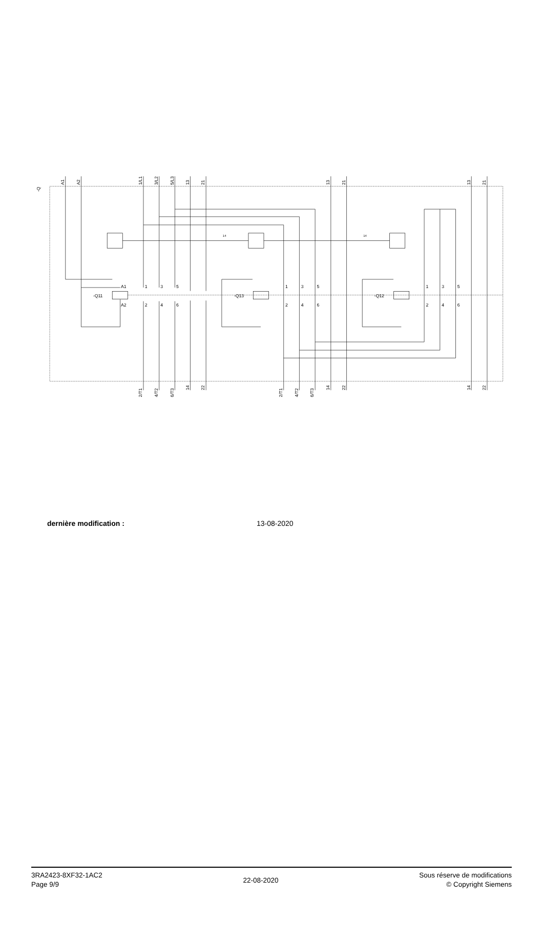-Q
-Q11
-Q13
-Q12
A1
A2
1
3
5
2
4
6
1
3
5
2
4
6
1
3
5
2
4
6
14
14
A1
A2
1/L1
3/L2
5/L3
13
21
13
21
13
21
2/T1
4/T2
6/T3
14
22
2/T1
4/T2
6/T3
14
22
14
22
dernière modification : 13-08-2020
3RA2423-8XF32-1AC2
Page 9/9
22-08-2020
Sous réserve de modifications
© Copyright Siemens